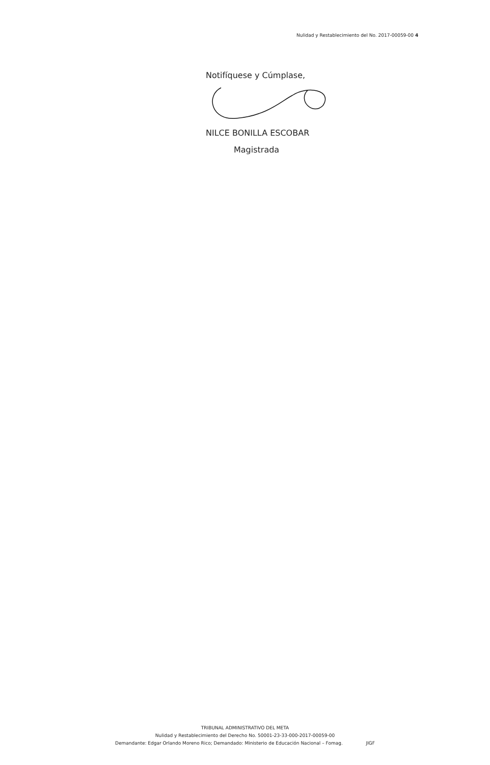Nulidad y Restablecimiento del No. 2017-00059-00 4
Notifíquese y Cúmplase,
NILCE BONILLA ESCOBAR
Magistrada
TRIBUNAL ADMINISTRATIVO DEL META
Nulidad y Restablecimiento del Derecho No. 50001-23-33-000-2017-00059-00
Demandante: Edgar Orlando Moreno Rico; Demandado: Ministerio de Educación Nacional – Fomag. JIGF